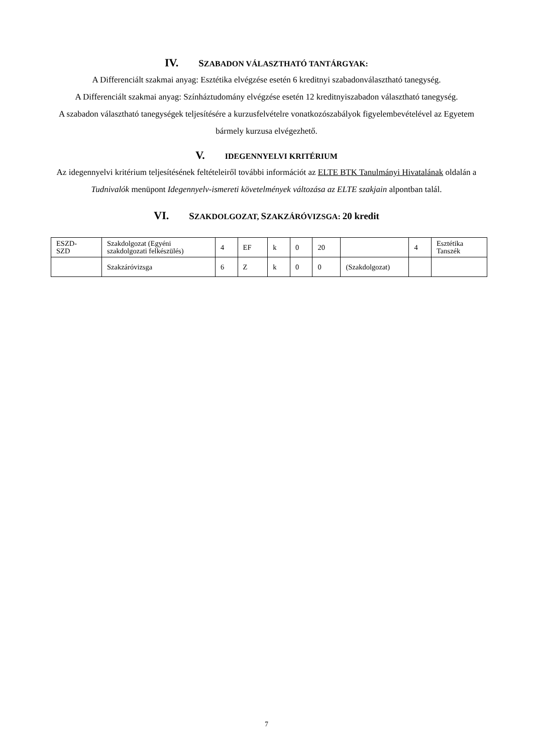IV. SZABADON VÁLASZTHATÓ TANTÁRGYAK:
A Differenciált szakmai anyag: Esztétika elvégzése esetén 6 kreditnyi szabadonválasztható tanegység.
A Differenciált szakmai anyag: Színháztudomány elvégzése esetén 12 kreditnyiszabadon választható tanegység.
A szabadon választható tanegységek teljesítésére a kurzusfelvételre vonatkozószabályok figyelembevételével az Egyetem bármely kurzusa elvégezhető.
V. IDEGENNYELVI KRITÉRIUM
Az idegennyelvi kritérium teljesítésének feltételeiről további információt az ELTE BTK Tanulmányi Hivatalának oldalán a Tudnivalók menüpont Idegennyelv-ismereti követelmények változása az ELTE szakjain alpontban talál.
VI. SZAKDOLGOZAT, SZAKZÁRÓVIZSGA: 20 kredit
| ESZD- SZD | Szakdolgozat (Egyéni szakdolgozati felkészülés) | 4 | EF | k | 0 | 20 | | 4 | Esztétika Tanszék |
| | Szakzáróvizsga | 6 | Z | k | 0 | 0 | (Szakdolgozat) | | |
7